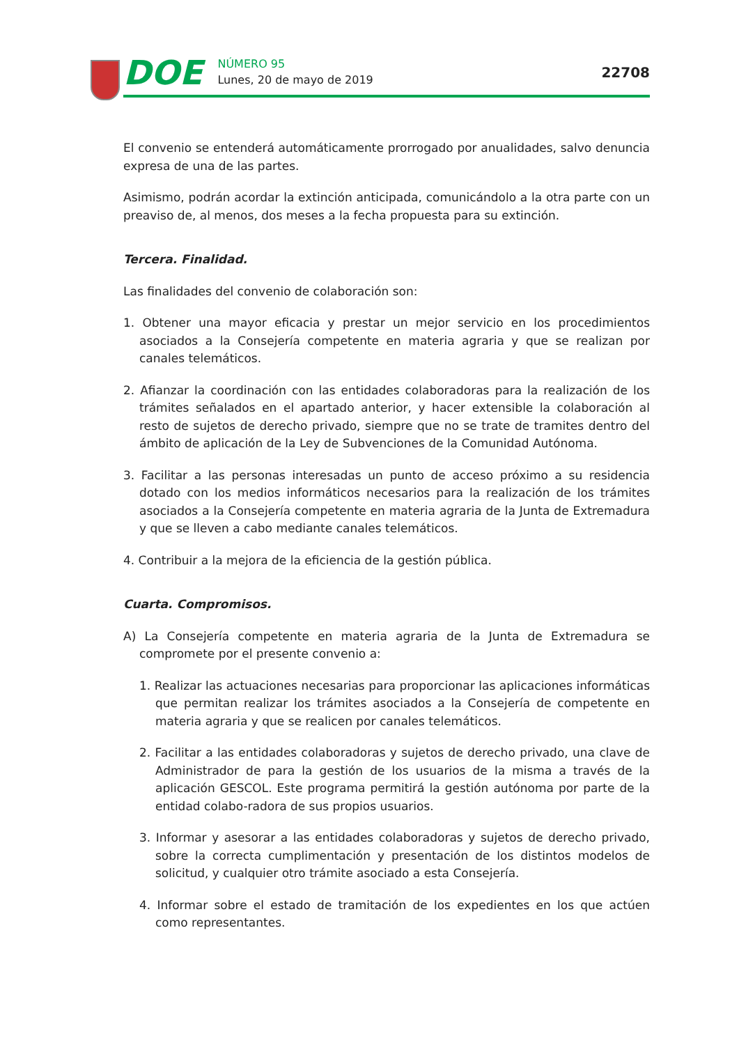DOE
NÚMERO 95
Lunes, 20 de mayo de 2019
22708
El convenio se entenderá automáticamente prorrogado por anualidades, salvo denuncia expresa de una de las partes.
Asimismo, podrán acordar la extinción anticipada, comunicándolo a la otra parte con un preaviso de, al menos, dos meses a la fecha propuesta para su extinción.
Tercera. Finalidad.
Las finalidades del convenio de colaboración son:
1. Obtener una mayor eficacia y prestar un mejor servicio en los procedimientos asociados a la Consejería competente en materia agraria y que se realizan por canales telemáticos.
2. Afianzar la coordinación con las entidades colaboradoras para la realización de los trámites señalados en el apartado anterior, y hacer extensible la colaboración al resto de sujetos de derecho privado, siempre que no se trate de tramites dentro del ámbito de aplicación de la Ley de Subvenciones de la Comunidad Autónoma.
3. Facilitar a las personas interesadas un punto de acceso próximo a su residencia dotado con los medios informáticos necesarios para la realización de los trámites asociados a la Consejería competente en materia agraria de la Junta de Extremadura y que se lleven a cabo mediante canales telemáticos.
4. Contribuir a la mejora de la eficiencia de la gestión pública.
Cuarta. Compromisos.
A) La Consejería competente en materia agraria de la Junta de Extremadura se compromete por el presente convenio a:
1. Realizar las actuaciones necesarias para proporcionar las aplicaciones informáticas que permitan realizar los trámites asociados a la Consejería de competente en materia agraria y que se realicen por canales telemáticos.
2. Facilitar a las entidades colaboradoras y sujetos de derecho privado, una clave de Administrador de para la gestión de los usuarios de la misma a través de la aplicación GESCOL. Este programa permitirá la gestión autónoma por parte de la entidad colabo-radora de sus propios usuarios.
3. Informar y asesorar a las entidades colaboradoras y sujetos de derecho privado, sobre la correcta cumplimentación y presentación de los distintos modelos de solicitud, y cualquier otro trámite asociado a esta Consejería.
4. Informar sobre el estado de tramitación de los expedientes en los que actúen como representantes.